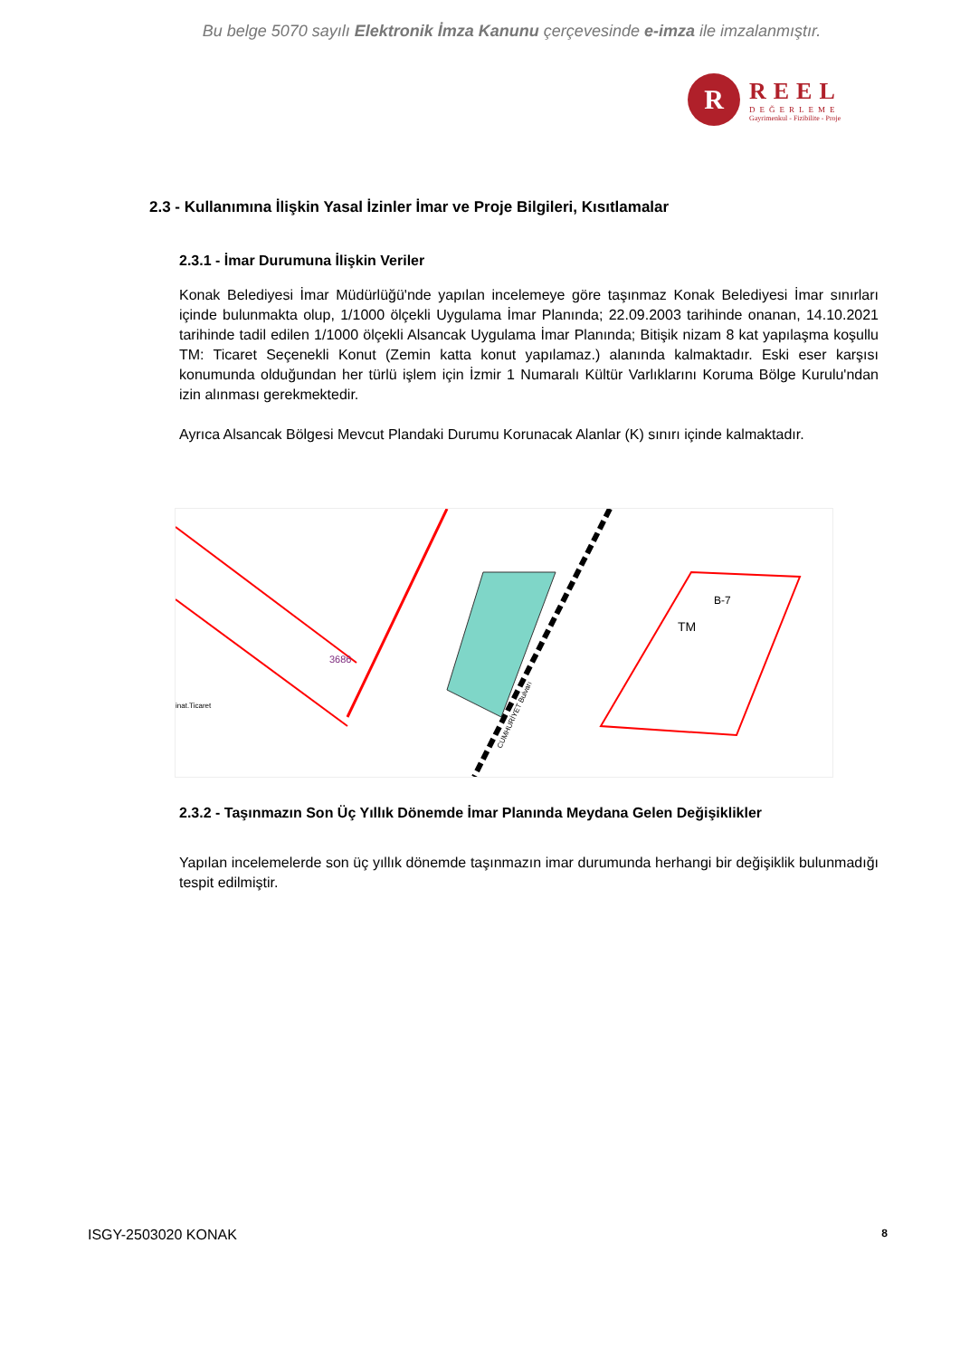Bu belge 5070 sayılı Elektronik İmza Kanunu çerçevesinde e-imza ile imzalanmıştır.
R
REEL
DEĞERLEME
Gayrimenkul - Fizibilite - Proje
2.3 - Kullanımına İlişkin Yasal İzinler İmar ve Proje Bilgileri, Kısıtlamalar
2.3.1 - İmar Durumuna İlişkin Veriler
Konak Belediyesi İmar Müdürlüğü'nde yapılan incelemeye göre taşınmaz Konak Belediyesi İmar sınırları içinde bulunmakta olup, 1/1000 ölçekli Uygulama İmar Planında; 22.09.2003 tarihinde onanan, 14.10.2021 tarihinde tadil edilen 1/1000 ölçekli Alsancak Uygulama İmar Planında; Bitişik nizam 8 kat yapılaşma koşullu TM: Ticaret Seçenekli Konut (Zemin katta konut yapılamaz.) alanında kalmaktadır. Eski eser karşısı konumunda olduğundan her türlü işlem için İzmir 1 Numaralı Kültür Varlıklarını Koruma Bölge Kurulu'ndan izin alınması gerekmektedir.
Ayrıca Alsancak Bölgesi Mevcut Plandaki Durumu Korunacak Alanlar (K) sınırı içinde kalmaktadır.
TM
B-7
inat.Ticaret
CUMHURİYET Bulvarı
3686
2.3.2 - Taşınmazın Son Üç Yıllık Dönemde İmar Planında Meydana Gelen Değişiklikler
Yapılan incelemelerde son üç yıllık dönemde taşınmazın imar durumunda herhangi bir değişiklik bulunmadığı tespit edilmiştir.
ISGY-2503020 KONAK 8